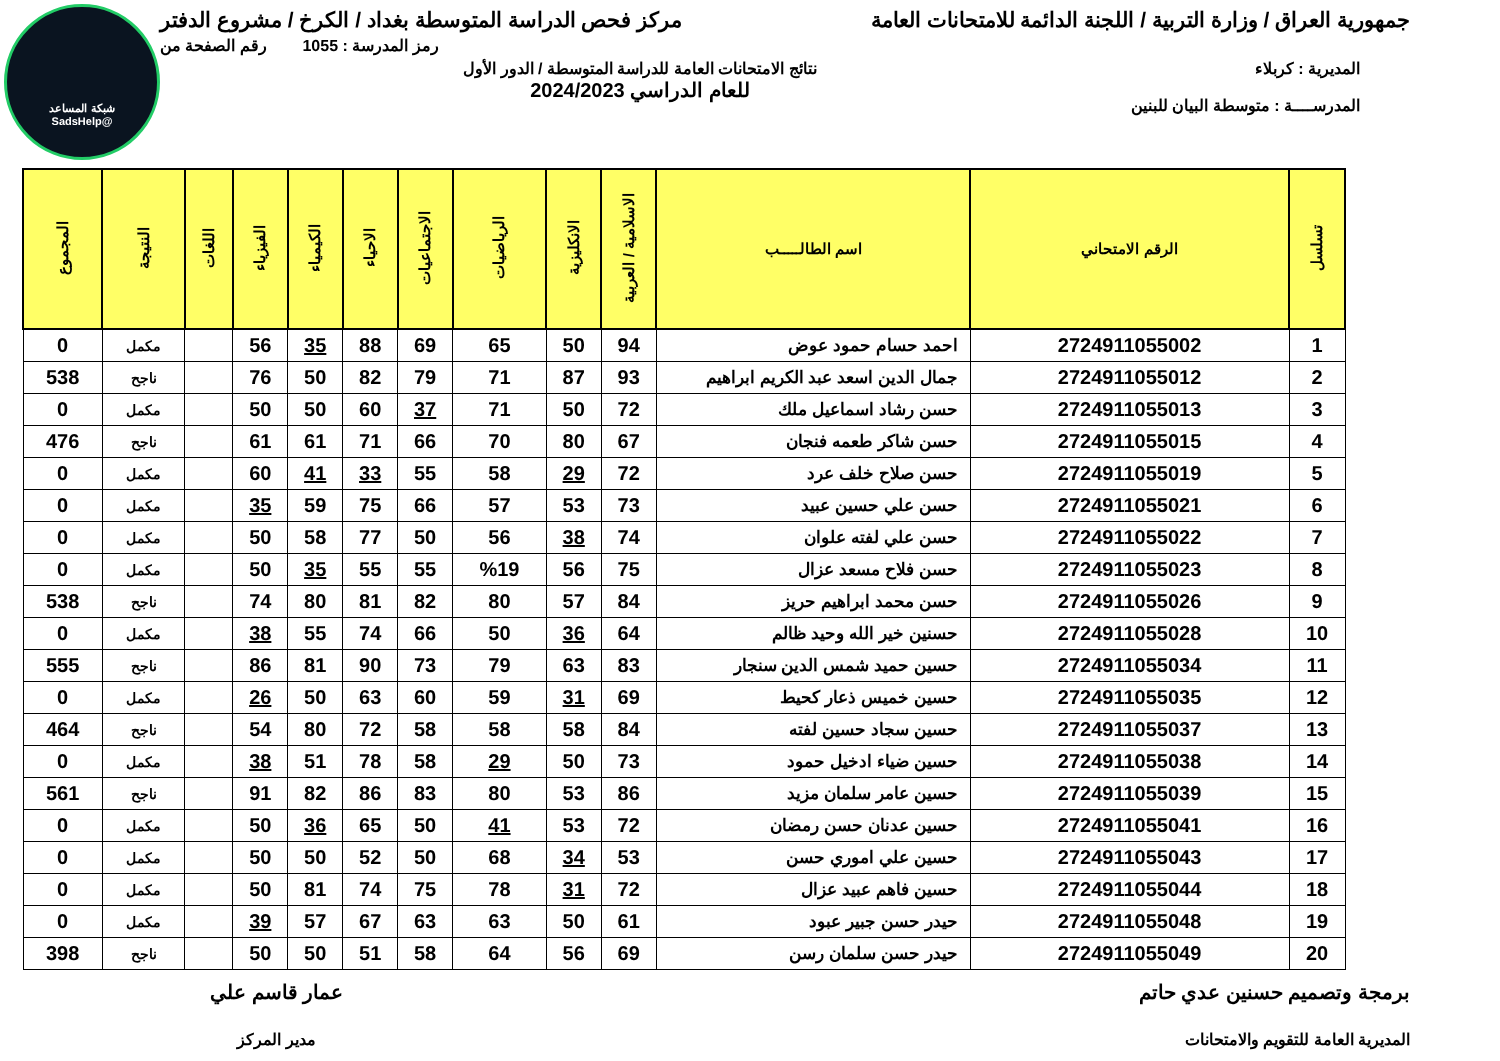شبكة المساعد
@SadsHelp
جمهورية العراق / وزارة التربية / اللجنة الدائمة للامتحانات العامة مركز فحص الدراسة المتوسطة بغداد / الكرخ / مشروع الدفتر
رمز المدرسة : 1055 رقم الصفحة من
المديرية : كربلاء
المدرســــة : متوسطة البيان للبنين
نتائج الامتحانات العامة للدراسة المتوسطة / الدور الأول
للعام الدراسي 2024/2023
| تسلسل | الرقم الامتحاني | اسم الطالـــــب | الاسلامية / العربية | الانكليزية | الرياضيات | الاجتماعيات | الاحياء | الكيمياء | الفيزياء | اللغات | النتيجة | المجموع |
| --- | --- | --- | --- | --- | --- | --- | --- | --- | --- | --- | --- | --- |
| 1 | 2724911055002 | احمد حسام حمود عوض | 94 | 50 | 65 | 69 | 88 | 35 | 56 | | مكمل | 0 |
| 2 | 2724911055012 | جمال الدين اسعد عبد الكريم ابراهيم | 93 | 87 | 71 | 79 | 82 | 50 | 76 | | ناجح | 538 |
| 3 | 2724911055013 | حسن رشاد اسماعيل ملك | 72 | 50 | 71 | 37 | 60 | 50 | 50 | | مكمل | 0 |
| 4 | 2724911055015 | حسن شاكر طعمه فنجان | 67 | 80 | 70 | 66 | 71 | 61 | 61 | | ناجح | 476 |
| 5 | 2724911055019 | حسن صلاح خلف عرد | 72 | 29 | 58 | 55 | 33 | 41 | 60 | | مكمل | 0 |
| 6 | 2724911055021 | حسن علي حسين عبيد | 73 | 53 | 57 | 66 | 75 | 59 | 35 | | مكمل | 0 |
| 7 | 2724911055022 | حسن علي لفته علوان | 74 | 38 | 56 | 50 | 77 | 58 | 50 | | مكمل | 0 |
| 8 | 2724911055023 | حسن فلاح مسعد عزال | 75 | 56 | %19 | 55 | 55 | 35 | 50 | | مكمل | 0 |
| 9 | 2724911055026 | حسن محمد ابراهيم حريز | 84 | 57 | 80 | 82 | 81 | 80 | 74 | | ناجح | 538 |
| 10 | 2724911055028 | حسنين خير الله وحيد ظالم | 64 | 36 | 50 | 66 | 74 | 55 | 38 | | مكمل | 0 |
| 11 | 2724911055034 | حسين حميد شمس الدين سنجار | 83 | 63 | 79 | 73 | 90 | 81 | 86 | | ناجح | 555 |
| 12 | 2724911055035 | حسين خميس ذعار كحيط | 69 | 31 | 59 | 60 | 63 | 50 | 26 | | مكمل | 0 |
| 13 | 2724911055037 | حسين سجاد حسين لفته | 84 | 58 | 58 | 58 | 72 | 80 | 54 | | ناجح | 464 |
| 14 | 2724911055038 | حسين ضياء ادخيل حمود | 73 | 50 | 29 | 58 | 78 | 51 | 38 | | مكمل | 0 |
| 15 | 2724911055039 | حسين عامر سلمان مزيد | 86 | 53 | 80 | 83 | 86 | 82 | 91 | | ناجح | 561 |
| 16 | 2724911055041 | حسين عدنان حسن رمضان | 72 | 53 | 41 | 50 | 65 | 36 | 50 | | مكمل | 0 |
| 17 | 2724911055043 | حسين علي اموري حسن | 53 | 34 | 68 | 50 | 52 | 50 | 50 | | مكمل | 0 |
| 18 | 2724911055044 | حسين فاهم عبيد عزال | 72 | 31 | 78 | 75 | 74 | 81 | 50 | | مكمل | 0 |
| 19 | 2724911055048 | حيدر حسن جبير عبود | 61 | 50 | 63 | 63 | 67 | 57 | 39 | | مكمل | 0 |
| 20 | 2724911055049 | حيدر حسن سلمان رسن | 69 | 56 | 64 | 58 | 51 | 50 | 50 | | ناجح | 398 |
برمجة وتصميم حسنين عدي حاتم
المديرية العامة للتقويم والامتحانات
عمار قاسم علي
مدير المركز